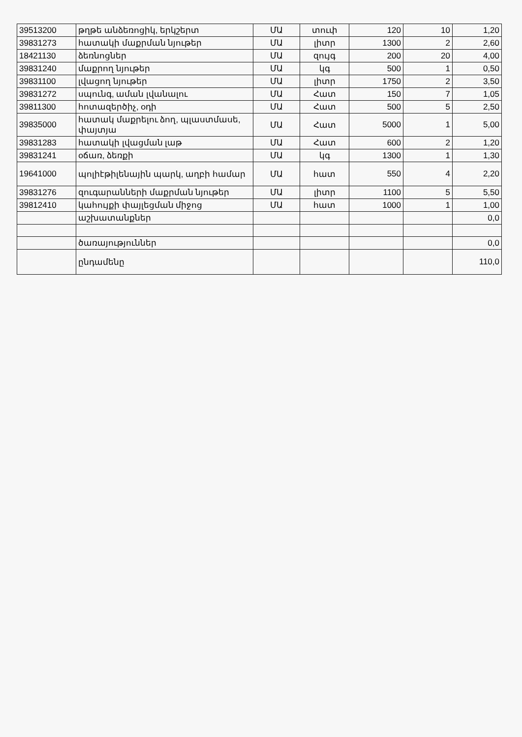| 39513200 | թղթե անձեռոցիկ, երկշերտ | ՄԱ | տուփ | 120 | 10 | 1,20 |
| 39831273 | հատակի մաքրման նյութեր | ՄԱ | լիտր | 1300 | 2 | 2,60 |
| 18421130 | ձեռնոցներ | ՄԱ | զույգ | 200 | 20 | 4,00 |
| 39831240 | մաքրող նյութեր | ՄԱ | կգ | 500 | 1 | 0,50 |
| 39831100 | լվացող նյութեր | ՄԱ | լիտր | 1750 | 2 | 3,50 |
| 39831272 | սպունգ, աման լվանալու | ՄԱ | Հատ | 150 | 7 | 1,05 |
| 39811300 | հոտազերծիչ, օդի | ՄԱ | Հատ | 500 | 5 | 2,50 |
| 39835000 | հատակ մաքրելու ձող, պլաստմասե, փայտյա | ՄԱ | Հատ | 5000 | 1 | 5,00 |
| 39831283 | հատակի լվացման լաթ | ՄԱ | Հատ | 600 | 2 | 1,20 |
| 39831241 | օճառ, ձեռքի | ՄԱ | կգ | 1300 | 1 | 1,30 |
| 19641000 | պոլիէթիլենային պարկ, աղբի համար | ՄԱ | հատ | 550 | 4 | 2,20 |
| 39831276 | զուգարանների մաքրման նյութեր | ՄԱ | լիտր | 1100 | 5 | 5,50 |
| 39812410 | կահույքի փայլեցման միջոց | ՄԱ | հատ | 1000 | 1 | 1,00 |
| | աշխատանքներ | | | | | 0,0 |
| | ծառայություններ | | | | | 0,0 |
| | ընդամենը | | | | | 110,0 |